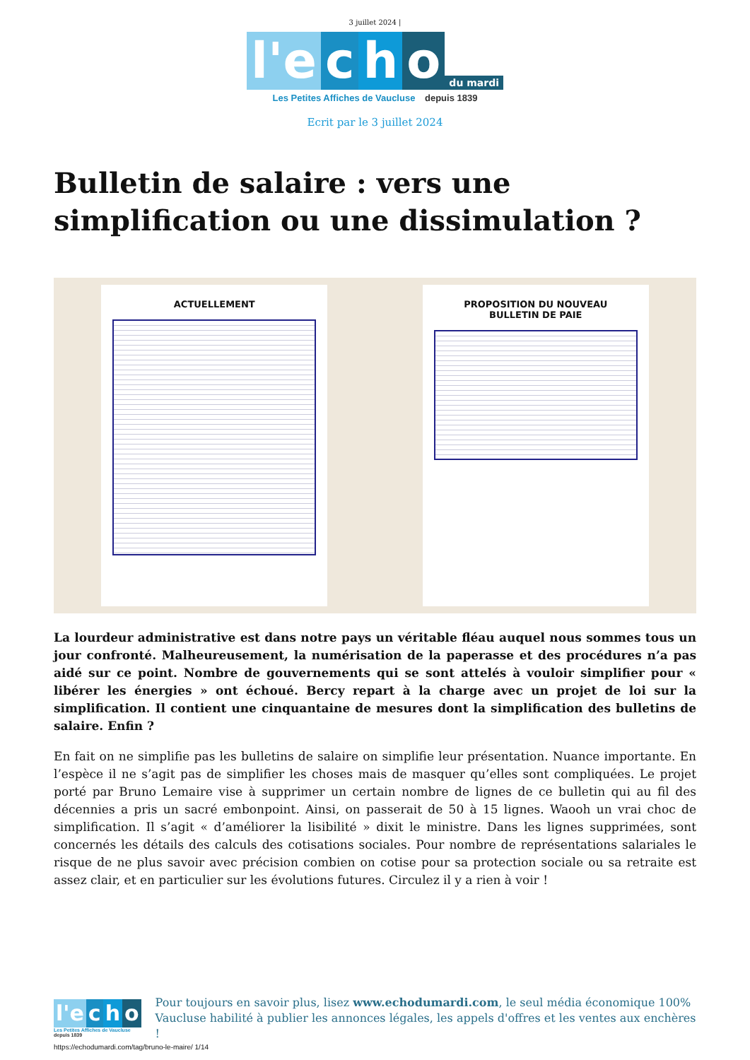3 juillet 2024 |
l'e c h o du mardi
Les Petites Affiches de Vaucluse depuis 1839
Ecrit par le 3 juillet 2024
Bulletin de salaire : vers une simplification ou une dissimulation ?
ACTUELLEMENT PROPOSITION DU NOUVEAU
BULLETIN DE PAIE
La lourdeur administrative est dans notre pays un véritable fléau auquel nous sommes tous un jour confronté. Malheureusement, la numérisation de la paperasse et des procédures n’a pas aidé sur ce point. Nombre de gouvernements qui se sont attelés à vouloir simplifier pour « libérer les énergies » ont échoué. Bercy repart à la charge avec un projet de loi sur la simplification. Il contient une cinquantaine de mesures dont la simplification des bulletins de salaire. Enfin ?
En fait on ne simplifie pas les bulletins de salaire on simplifie leur présentation. Nuance importante. En l’espèce il ne s’agit pas de simplifier les choses mais de masquer qu’elles sont compliquées. Le projet porté par Bruno Lemaire vise à supprimer un certain nombre de lignes de ce bulletin qui au fil des décennies a pris un sacré embonpoint. Ainsi, on passerait de 50 à 15 lignes. Waooh un vrai choc de simplification. Il s’agit « d’améliorer la lisibilité » dixit le ministre. Dans les lignes supprimées, sont concernés les détails des calculs des cotisations sociales. Pour nombre de représentations salariales le risque de ne plus savoir avec précision combien on cotise pour sa protection sociale ou sa retraite est assez clair, et en particulier sur les évolutions futures. Circulez il y a rien à voir !
l'e c h o
Les Petites Affiches de Vaucluse depuis 1839
Pour toujours en savoir plus, lisez www.echodumardi.com, le seul média économique 100% Vaucluse habilité à publier les annonces légales, les appels d'offres et les ventes aux enchères !
https://echodumardi.com/tag/bruno-le-maire/ 1/14